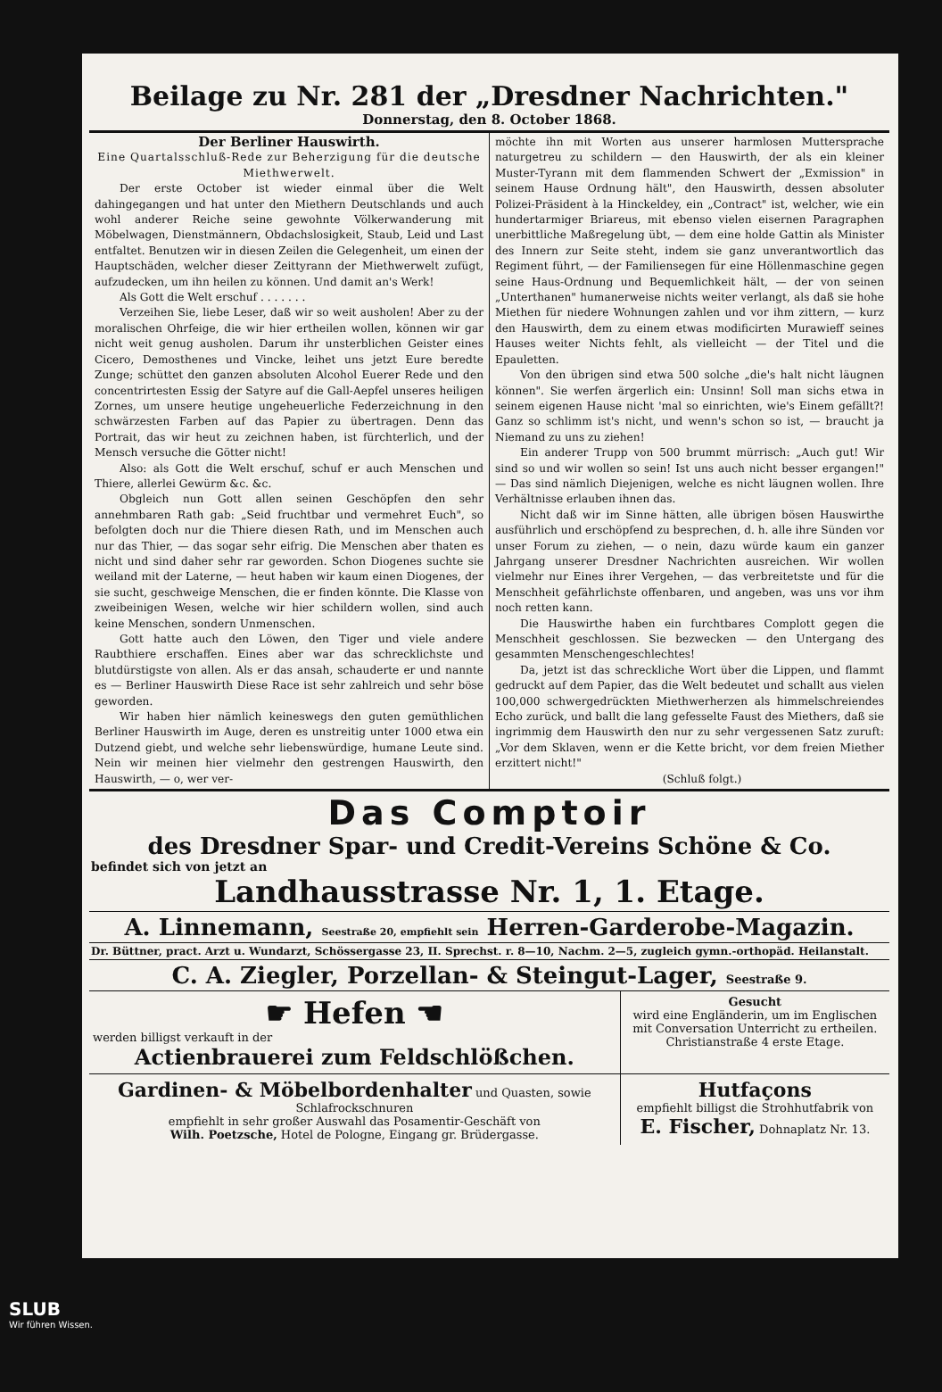Beilage zu Nr. 281 der „Dresdner Nachrichten."
Donnerstag, den 8. October 1868.
Der Berliner Hauswirth.
Eine Quartalsschluß-Rede zur Beherzigung für die deutsche Miethwerwelt.
Der erste October ist wieder einmal über die Welt dahingegangen und hat unter den Miethern Deutschlands und auch wohl anderer Reiche seine gewohnte Völkerwanderung mit Möbelwagen, Dienstmännern, Obdachslosigkeit, Staub, Leid und Last entfaltet. Benutzen wir in diesen Zeilen die Gelegenheit, um einen der Hauptschäden, welcher dieser Zeittyrann der Miethwerwelt zufügt, aufzudecken, um ihn heilen zu können. Und damit an's Werk!
Als Gott die Welt erschuf . . . . . . .
Verzeihen Sie, liebe Leser, daß wir so weit ausholen! Aber zu der moralischen Ohrfeige, die wir hier ertheilen wollen, können wir gar nicht weit genug ausholen. Darum ihr unsterblichen Geister eines Cicero, Demosthenes und Vincke, leihet uns jetzt Eure beredte Zunge; schüttet den ganzen absoluten Alcohol Euerer Rede und den concentrirtesten Essig der Satyre auf die Gall-Aepfel unseres heiligen Zornes, um unsere heutige ungeheuerliche Federzeichnung in den schwärzesten Farben auf das Papier zu übertragen. Denn das Portrait, das wir heut zu zeichnen haben, ist fürchterlich, und der Mensch versuche die Götter nicht!
Also: als Gott die Welt erschuf, schuf er auch Menschen und Thiere, allerlei Gewürm &c. &c.
Obgleich nun Gott allen seinen Geschöpfen den sehr annehmbaren Rath gab: „Seid fruchtbar und vermehret Euch", so befolgten doch nur die Thiere diesen Rath, und im Menschen auch nur das Thier, — das sogar sehr eifrig. Die Menschen aber thaten es nicht und sind daher sehr rar geworden. Schon Diogenes suchte sie weiland mit der Laterne, — heut haben wir kaum einen Diogenes, der sie sucht, geschweige Menschen, die er finden könnte. Die Klasse von zweibeinigen Wesen, welche wir hier schildern wollen, sind auch keine Menschen, sondern Unmenschen.
Gott hatte auch den Löwen, den Tiger und viele andere Raubthiere erschaffen. Eines aber war das schrecklichste und blutdürstigste von allen. Als er das ansah, schauderte er und nannte es — Berliner Hauswirth Diese Race ist sehr zahlreich und sehr böse geworden.
Wir haben hier nämlich keineswegs den guten gemüthlichen Berliner Hauswirth im Auge, deren es unstreitig unter 1000 etwa ein Dutzend giebt, und welche sehr liebenswürdige, humane Leute sind. Nein wir meinen hier vielmehr den gestrengen Hauswirth, den Hauswirth, — o, wer ver-
möchte ihn mit Worten aus unserer harmlosen Muttersprache naturgetreu zu schildern — den Hauswirth, der als ein kleiner Muster-Tyrann mit dem flammenden Schwert der „Exmission" in seinem Hause Ordnung hält", den Hauswirth, dessen absoluter Polizei-Präsident à la Hinckeldey, ein „Contract" ist, welcher, wie ein hundertarmiger Briareus, mit ebenso vielen eisernen Paragraphen unerbittliche Maßregelung übt, — dem eine holde Gattin als Minister des Innern zur Seite steht, indem sie ganz unverantwortlich das Regiment führt, — der Familiensegen für eine Höllenmaschine gegen seine Haus-Ordnung und Bequemlichkeit hält, — der von seinen „Unterthanen" humanerweise nichts weiter verlangt, als daß sie hohe Miethen für niedere Wohnungen zahlen und vor ihm zittern, — kurz den Hauswirth, dem zu einem etwas modificirten Murawieff seines Hauses weiter Nichts fehlt, als vielleicht — der Titel und die Epauletten.
Von den übrigen sind etwa 500 solche „die's halt nicht läugnen können". Sie werfen ärgerlich ein: Unsinn! Soll man sichs etwa in seinem eigenen Hause nicht 'mal so einrichten, wie's Einem gefällt?! Ganz so schlimm ist's nicht, und wenn's schon so ist, — braucht ja Niemand zu uns zu ziehen!
Ein anderer Trupp von 500 brummt mürrisch: „Auch gut! Wir sind so und wir wollen so sein! Ist uns auch nicht besser ergangen!" — Das sind nämlich Diejenigen, welche es nicht läugnen wollen. Ihre Verhältnisse erlauben ihnen das.
Nicht daß wir im Sinne hätten, alle übrigen bösen Hauswirthe ausführlich und erschöpfend zu besprechen, d. h. alle ihre Sünden vor unser Forum zu ziehen, — o nein, dazu würde kaum ein ganzer Jahrgang unserer Dresdner Nachrichten ausreichen. Wir wollen vielmehr nur Eines ihrer Vergehen, — das verbreitetste und für die Menschheit gefährlichste offenbaren, und angeben, was uns vor ihm noch retten kann.
Die Hauswirthe haben ein furchtbares Complott gegen die Menschheit geschlossen. Sie bezwecken — den Untergang des gesammten Menschengeschlechtes!
Da, jetzt ist das schreckliche Wort über die Lippen, und flammt gedruckt auf dem Papier, das die Welt bedeutet und schallt aus vielen 100,000 schwergedrückten Miethwerherzen als himmelschreiendes Echo zurück, und ballt die lang gefesselte Faust des Miethers, daß sie ingrimmig dem Hauswirth den nur zu sehr vergessenen Satz zuruft: „Vor dem Sklaven, wenn er die Kette bricht, vor dem freien Miether erzittert nicht!"
(Schluß folgt.)
Das Comptoir
des Dresdner Spar- und Credit-Vereins Schöne & Co.
befindet sich von jetzt an
Landhausstrasse Nr. 1, 1. Etage.
A. Linnemann, Seestraße 20, empfiehlt sein Herren-Garderobe-Magazin.
Dr. Büttner, pract. Arzt u. Wundarzt, Schössergasse 23, II. Sprechst. r. 8—10, Nachm. 2—5, zugleich gymn.-orthopäd. Heilanstalt.
C. A. Ziegler, Porzellan- & Steingut-Lager, Seestraße 9.
☛ Hefen ☚
werden billigst verkauft in der
Actienbrauerei zum Feldschlößchen.
Gesucht
wird eine Engländerin, um im Englischen mit Conversation Unterricht zu ertheilen. Christianstraße 4 erste Etage.
Gardinen- & Möbelbordenhalter und Quasten, sowie Schlafrockschnuren
empfiehlt in sehr großer Auswahl das Posamentir-Geschäft von
Wilh. Poetzsche, Hotel de Pologne, Eingang gr. Brüdergasse.
Hutfaçons
empfiehlt billigst die Strohhutfabrik von
E. Fischer, Dohnaplatz Nr. 13.
SLUB
Wir führen Wissen.